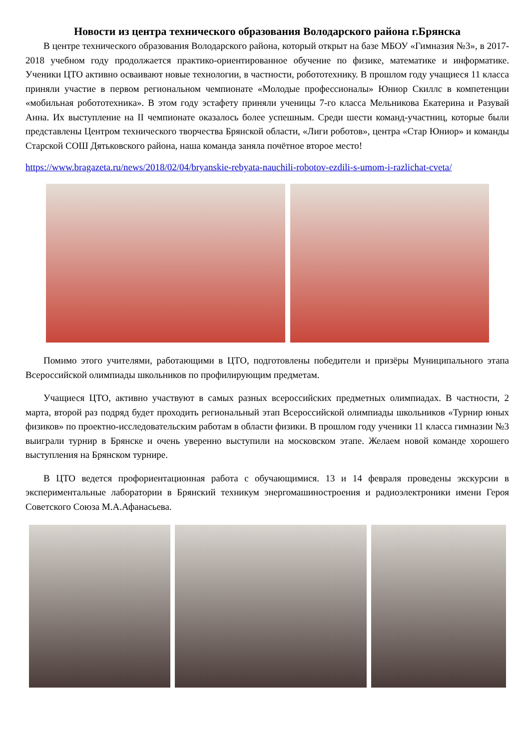Новости из центра технического образования Володарского района г.Брянска
В центре технического образования Володарского района, который открыт на базе МБОУ «Гимназия №3», в 2017-2018 учебном году продолжается практико-ориентированное обучение по физике, математике и информатике. Ученики ЦТО активно осваивают новые технологии, в частности, робототехнику. В прошлом году учащиеся 11 класса приняли участие в первом региональном чемпионате «Молодые профессионалы» Юниор Скиллс в компетенции «мобильная робототехника». В этом году эстафету приняли ученицы 7-го класса Мельникова Екатерина и Разувай Анна. Их выступление на II чемпионате оказалось более успешным. Среди шести команд-участниц, которые были представлены Центром технического творчества Брянской области, «Лиги роботов», центра «Стар Юниор» и команды Старской СОШ Дятьковского района, наша команда заняла почётное второе место!
https://www.bragazeta.ru/news/2018/02/04/bryanskie-rebyata-nauchili-robotov-ezdili-s-umom-i-razlichat-cveta/
Помимо этого учителями, работающими в ЦТО, подготовлены победители и призёры Муниципального этапа Всероссийской олимпиады школьников по профилирующим предметам.
Учащиеся ЦТО, активно участвуют в самых разных всероссийских предметных олимпиадах. В частности, 2 марта, второй раз подряд будет проходить региональный этап Всероссийской олимпиады школьников «Турнир юных физиков» по проектно-исследовательским работам в области физики. В прошлом году ученики 11 класса гимназии №3 выиграли турнир в Брянске и очень уверенно выступили на московском этапе. Желаем новой команде хорошего выступления на Брянском турнире.
В ЦТО ведется профориентационная работа с обучающимися. 13 и 14 февраля проведены экскурсии в экспериментальные лаборатории в Брянский техникум энергомашиностроения и радиоэлектроники имени Героя Советского Союза М.А.Афанасьева.